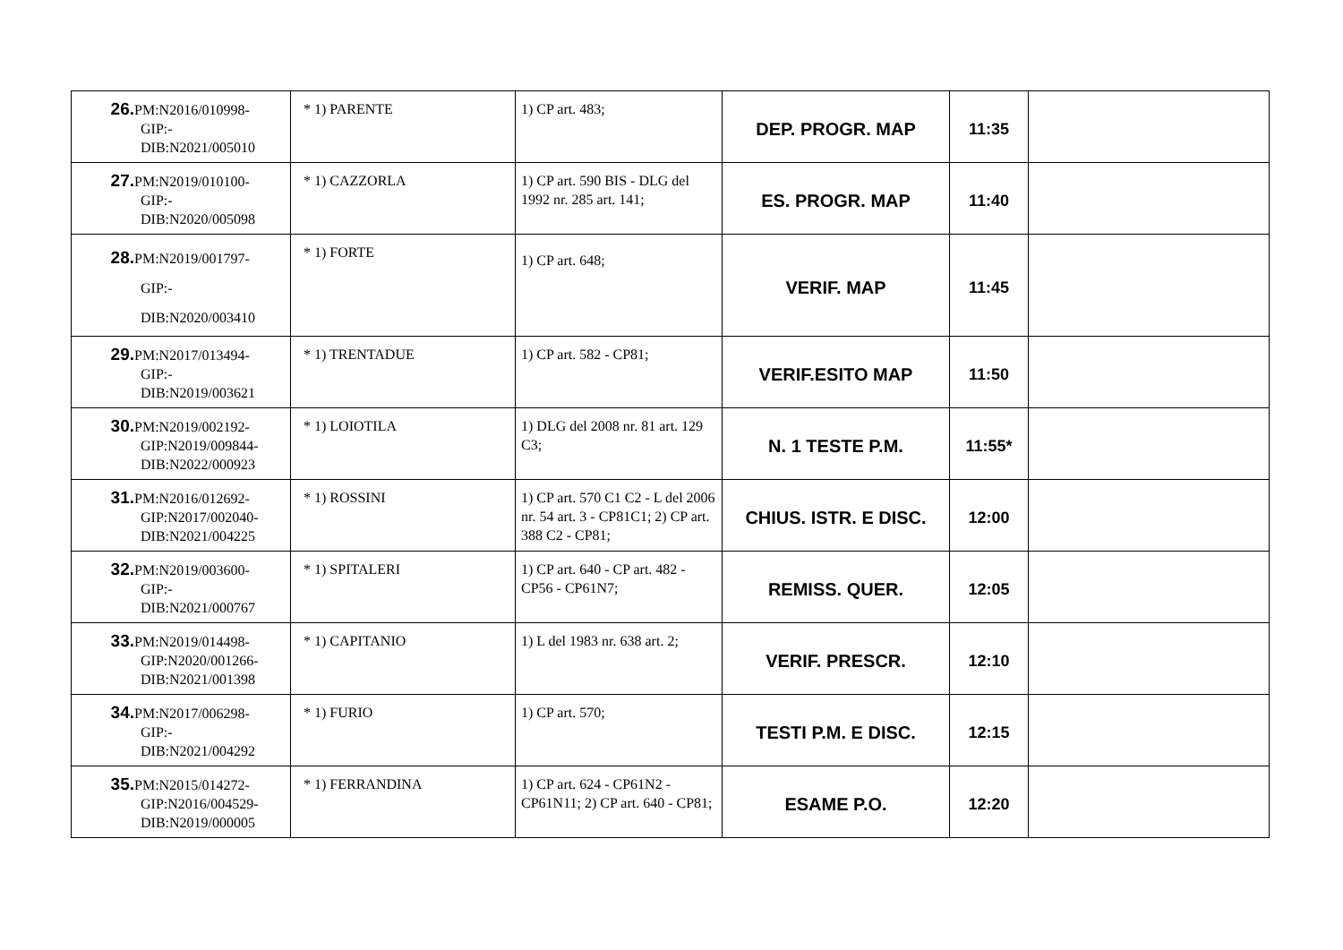| 26. PM:N2016/010998- GIP:- DIB:N2021/005010 | * 1) PARENTE | 1) CP art. 483; | DEP. PROGR. MAP | 11:35 | |
| 27. PM:N2019/010100- GIP:- DIB:N2020/005098 | * 1) CAZZORLA | 1) CP art. 590 BIS - DLG del 1992 nr. 285 art. 141; | ES. PROGR. MAP | 11:40 | |
| 28. PM:N2019/001797- GIP:- DIB:N2020/003410 | * 1) FORTE | 1) CP art. 648; | VERIF. MAP | 11:45 | |
| 29. PM:N2017/013494- GIP:- DIB:N2019/003621 | * 1) TRENTADUE | 1) CP art. 582 - CP81; | VERIF.ESITO MAP | 11:50 | |
| 30. PM:N2019/002192- GIP:N2019/009844- DIB:N2022/000923 | * 1) LOIOTILA | 1) DLG del 2008 nr. 81 art. 129 C3; | N. 1 TESTE P.M. | 11:55* | |
| 31. PM:N2016/012692- GIP:N2017/002040- DIB:N2021/004225 | * 1) ROSSINI | 1) CP art. 570 C1 C2 - L del 2006 nr. 54 art. 3 - CP81C1; 2) CP art. 388 C2 - CP81; | CHIUS. ISTR. E DISC. | 12:00 | |
| 32. PM:N2019/003600- GIP:- DIB:N2021/000767 | * 1) SPITALERI | 1) CP art. 640 - CP art. 482 - CP56 - CP61N7; | REMISS. QUER. | 12:05 | |
| 33. PM:N2019/014498- GIP:N2020/001266- DIB:N2021/001398 | * 1) CAPITANIO | 1) L del 1983 nr. 638 art. 2; | VERIF. PRESCR. | 12:10 | |
| 34. PM:N2017/006298- GIP:- DIB:N2021/004292 | * 1) FURIO | 1) CP art. 570; | TESTI P.M. E DISC. | 12:15 | |
| 35. PM:N2015/014272- GIP:N2016/004529- DIB:N2019/000005 | * 1) FERRANDINA | 1) CP art. 624 - CP61N2 - CP61N11; 2) CP art. 640 - CP81; | ESAME P.O. | 12:20 | |